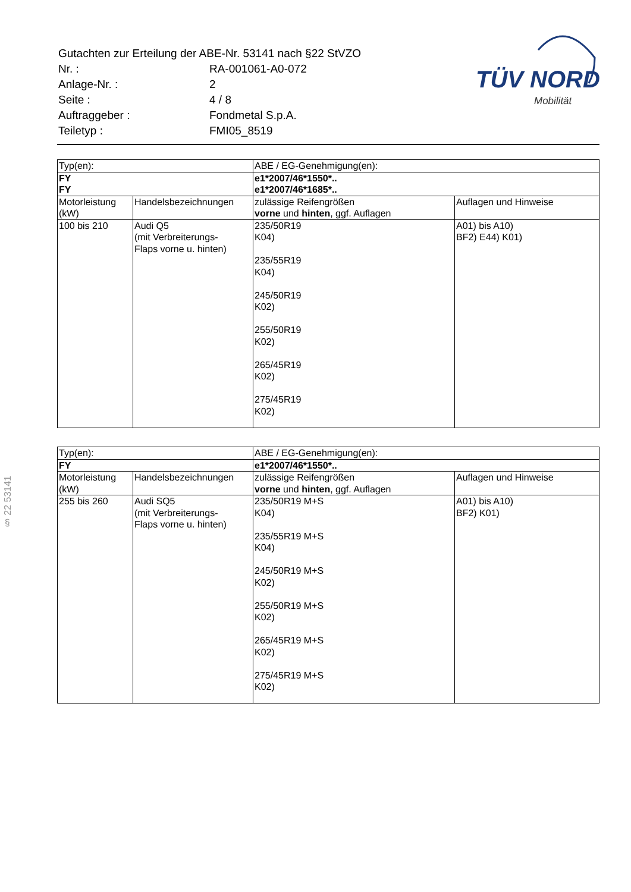| Gutachten zur Erteilung der ABE-Nr. 53141 nach §22 StVZO | |
| Nr. : | RA-001061-A0-072 |
| Anlage-Nr. : | 2 |
| Seite : | 4 / 8 |
| Auftraggeber : | Fondmetal S.p.A. |
| Teiletyp : | FMI05_8519 |
TÜV NORD
Mobilität
§ 22 53141
| Typ(en): | | ABE / EG-Genehmigung(en): | |
| FY | | e1*2007/46*1550*.. | |
| FY | | e1*2007/46*1685*.. | |
| Motorleistung (kW) | Handelsbezeichnungen | zulässige Reifengrößen vorne und hinten , ggf. Auflagen | Auflagen und Hinweise |
| 100 bis 210 | Audi Q5 (mit Verbreiterungs- Flaps vorne u. hinten) | 235/50R19 K04) 235/55R19 K04) 245/50R19 K02) 255/50R19 K02) 265/45R19 K02) 275/45R19 K02) | A01) bis A10) BF2) E44) K01) |
| Typ(en): | | ABE / EG-Genehmigung(en): | |
| FY | | e1*2007/46*1550*.. | |
| Motorleistung (kW) | Handelsbezeichnungen | zulässige Reifengrößen vorne und hinten , ggf. Auflagen | Auflagen und Hinweise |
| 255 bis 260 | Audi SQ5 (mit Verbreiterungs- Flaps vorne u. hinten) | 235/50R19 M+S K04) 235/55R19 M+S K04) 245/50R19 M+S K02) 255/50R19 M+S K02) 265/45R19 M+S K02) 275/45R19 M+S K02) | A01) bis A10) BF2) K01) |